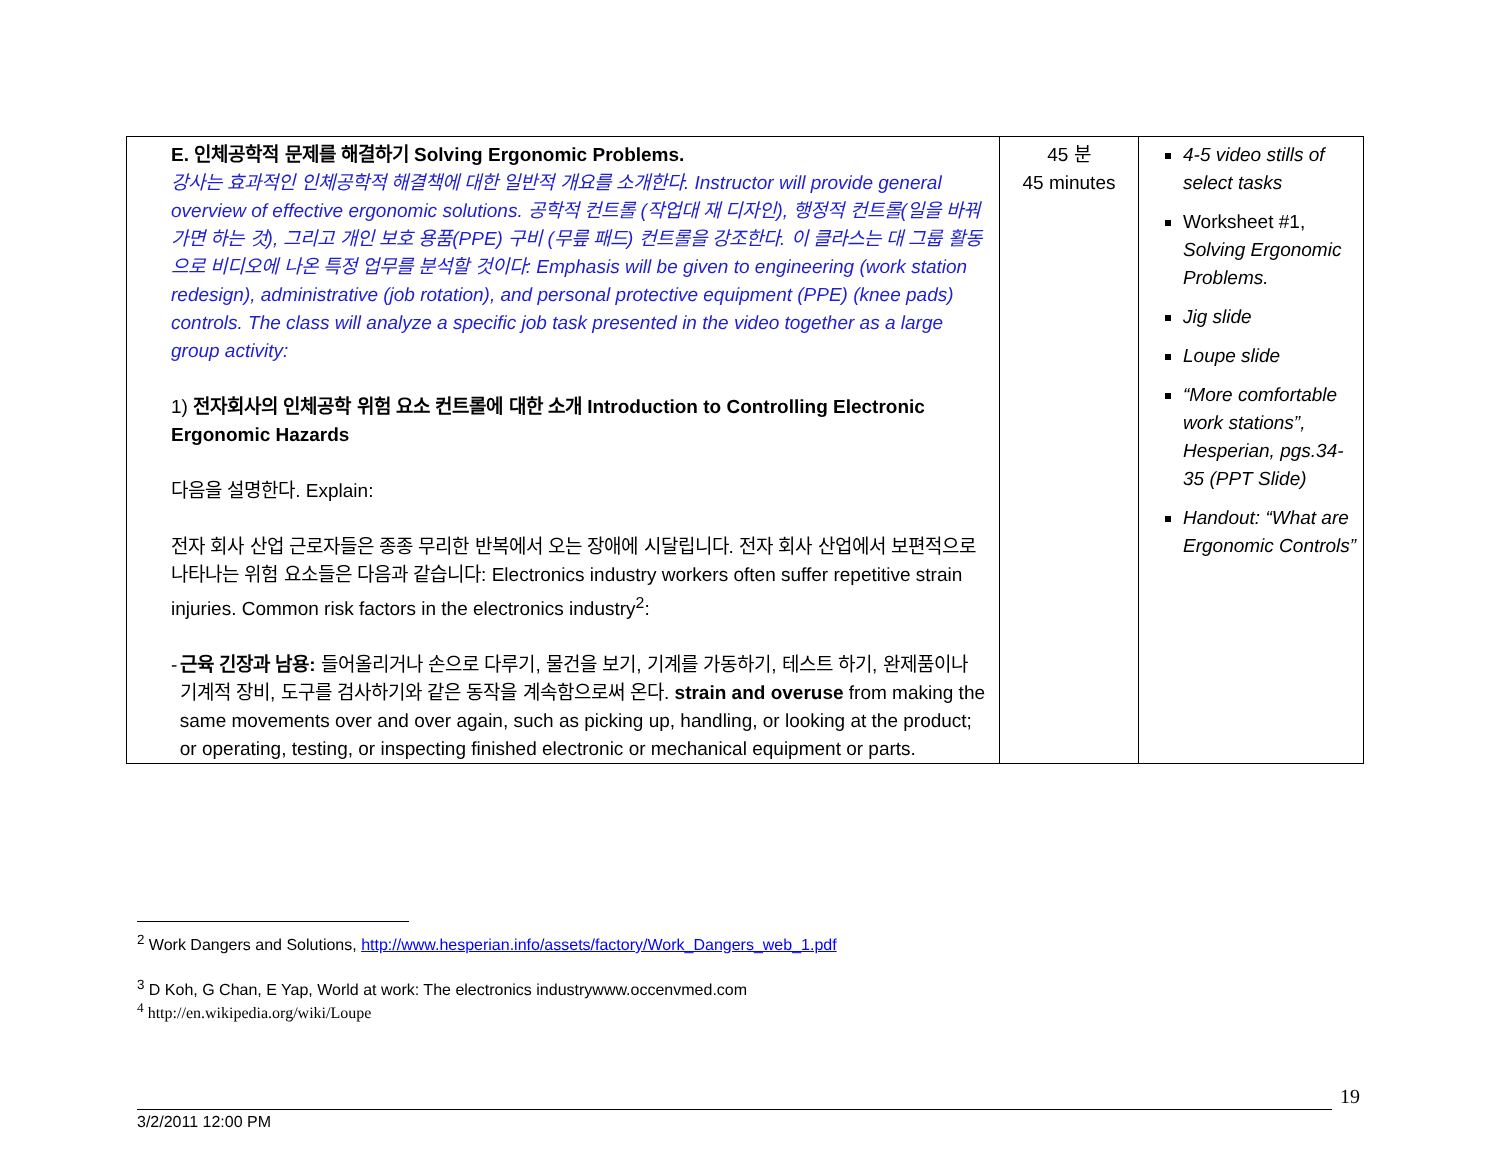| E. 인체공학적 문제를 해결하기 Solving Ergonomic Problems. 강사는 효과적인 인체공학적 해결책에 대한 일반적 개요를 소개한다. Instructor will provide general overview of effective ergonomic solutions. 공학적 컨트롤 (작업대 재 디자인), 행정적 컨트롤(일을 바꿔가면 하는 것), 그리고 개인 보호 용품(PPE) 구비 (무릎 패드) 컨트롤을 강조한다. 이 클라스는 대 그룹 활동으로 비디오에 나온 특정 업무를 분석할 것이다: Emphasis will be given to engineering (work station redesign), administrative (job rotation), and personal protective equipment (PPE) (knee pads) controls. The class will analyze a specific job task presented in the video together as a large group activity: 1) 전자회사의 인체공학 위험 요소 컨트롤에 대한 소개 Introduction to Controlling Electronic Ergonomic Hazards 다음을 설명한다. Explain: 전자 회사 산업 근로자들은 종종 무리한 반복에서 오는 장애에 시달립니다. 전자 회사 산업에서 보편적으로 나타나는 위험 요소들은 다음과 같습니다: Electronics industry workers often suffer repetitive strain injuries. Common risk factors in the electronics industry<sup>2</sup>: - 근육 긴장과 남용: 들어올리거나 손으로 다루기, 물건을 보기, 기계를 가동하기, 테스트 하기, 완제품이나 기계적 장비, 도구를 검사하기와 같은 동작을 계속함으로써 온다. strain and overuse from making the same movements over and over again, such as picking up, handling, or looking at the product; or operating, testing, or inspecting finished electronic or mechanical equipment or parts. | 45 분 45 minutes | 4-5 video stills of select tasks Worksheet #1, Solving Ergonomic Problems. Jig slide Loupe slide “More comfortable work stations”, Hesperian, pgs.34-35 (PPT Slide) Handout: “What are Ergonomic Controls” |
<sup>2</sup> Work Dangers and Solutions, http://www.hesperian.info/assets/factory/Work_Dangers_web_1.pdf
<sup>3</sup> D Koh, G Chan, E Yap, World at work: The electronics industrywww.occenvmed.com
<sup>4</sup> http://en.wikipedia.org/wiki/Loupe
19
3/2/2011 12:00 PM